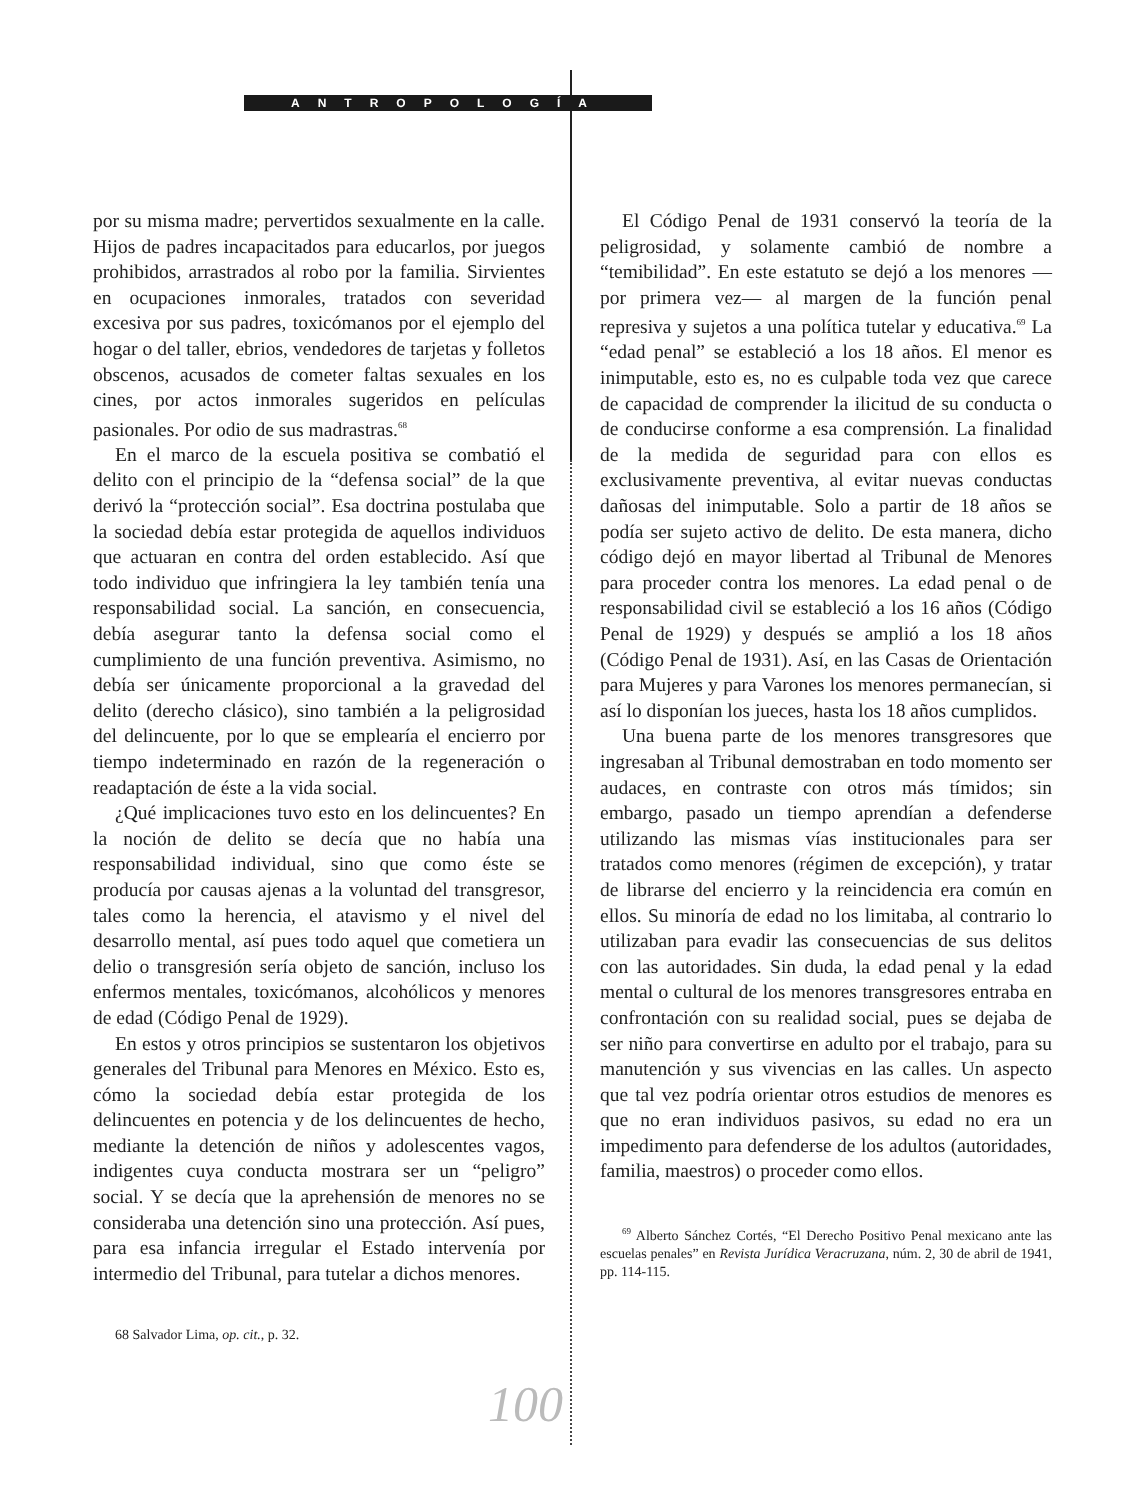ANTROPOLOGÍA
por su misma madre; pervertidos sexualmente en la calle. Hijos de padres incapacitados para educarlos, por juegos prohibidos, arrastrados al robo por la familia. Sirvientes en ocupaciones inmorales, tratados con severidad excesiva por sus padres, toxicómanos por el ejemplo del hogar o del taller, ebrios, vendedores de tarjetas y folletos obscenos, acusados de cometer faltas sexuales en los cines, por actos inmorales sugeridos en películas pasionales. Por odio de sus madrastras.<sup>68</sup>
En el marco de la escuela positiva se combatió el delito con el principio de la “defensa social” de la que derivó la “protección social”. Esa doctrina postulaba que la sociedad debía estar protegida de aquellos individuos que actuaran en contra del orden establecido. Así que todo individuo que infringiera la ley también tenía una responsabilidad social. La sanción, en consecuencia, debía asegurar tanto la defensa social como el cumplimiento de una función preventiva. Asimismo, no debía ser únicamente proporcional a la gravedad del delito (derecho clásico), sino también a la peligrosidad del delincuente, por lo que se emplearía el encierro por tiempo indeterminado en razón de la regeneración o readaptación de éste a la vida social.
¿Qué implicaciones tuvo esto en los delincuentes? En la noción de delito se decía que no había una responsabilidad individual, sino que como éste se producía por causas ajenas a la voluntad del transgresor, tales como la herencia, el atavismo y el nivel del desarrollo mental, así pues todo aquel que cometiera un delio o transgresión sería objeto de sanción, incluso los enfermos mentales, toxicómanos, alcohólicos y menores de edad (Código Penal de 1929).
En estos y otros principios se sustentaron los objetivos generales del Tribunal para Menores en México. Esto es, cómo la sociedad debía estar protegida de los delincuentes en potencia y de los delincuentes de hecho, mediante la detención de niños y adolescentes vagos, indigentes cuya conducta mostrara ser un “peligro” social. Y se decía que la aprehensión de menores no se consideraba una detención sino una protección. Así pues, para esa infancia irregular el Estado intervenía por intermedio del Tribunal, para tutelar a dichos menores.
68 Salvador Lima, op. cit., p. 32.
El Código Penal de 1931 conservó la teoría de la peligrosidad, y solamente cambió de nombre a “temibilidad”. En este estatuto se dejó a los menores —por primera vez— al margen de la función penal represiva y sujetos a una política tutelar y educativa.<sup>69</sup> La “edad penal” se estableció a los 18 años. El menor es inimputable, esto es, no es culpable toda vez que carece de capacidad de comprender la ilicitud de su conducta o de conducirse conforme a esa comprensión. La finalidad de la medida de seguridad para con ellos es exclusivamente preventiva, al evitar nuevas conductas dañosas del inimputable. Solo a partir de 18 años se podía ser sujeto activo de delito. De esta manera, dicho código dejó en mayor libertad al Tribunal de Menores para proceder contra los menores. La edad penal o de responsabilidad civil se estableció a los 16 años (Código Penal de 1929) y después se amplió a los 18 años (Código Penal de 1931). Así, en las Casas de Orientación para Mujeres y para Varones los menores permanecían, si así lo disponían los jueces, hasta los 18 años cumplidos.
Una buena parte de los menores transgresores que ingresaban al Tribunal demostraban en todo momento ser audaces, en contraste con otros más tímidos; sin embargo, pasado un tiempo aprendían a defenderse utilizando las mismas vías institucionales para ser tratados como menores (régimen de excepción), y tratar de librarse del encierro y la reincidencia era común en ellos. Su minoría de edad no los limitaba, al contrario lo utilizaban para evadir las consecuencias de sus delitos con las autoridades. Sin duda, la edad penal y la edad mental o cultural de los menores transgresores entraba en confrontación con su realidad social, pues se dejaba de ser niño para convertirse en adulto por el trabajo, para su manutención y sus vivencias en las calles. Un aspecto que tal vez podría orientar otros estudios de menores es que no eran individuos pasivos, su edad no era un impedimento para defenderse de los adultos (autoridades, familia, maestros) o proceder como ellos.
<sup>69</sup> Alberto Sánchez Cortés, “El Derecho Positivo Penal mexicano ante las escuelas penales” en Revista Jurídica Veracruzana, núm. 2, 30 de abril de 1941, pp. 114-115.
100